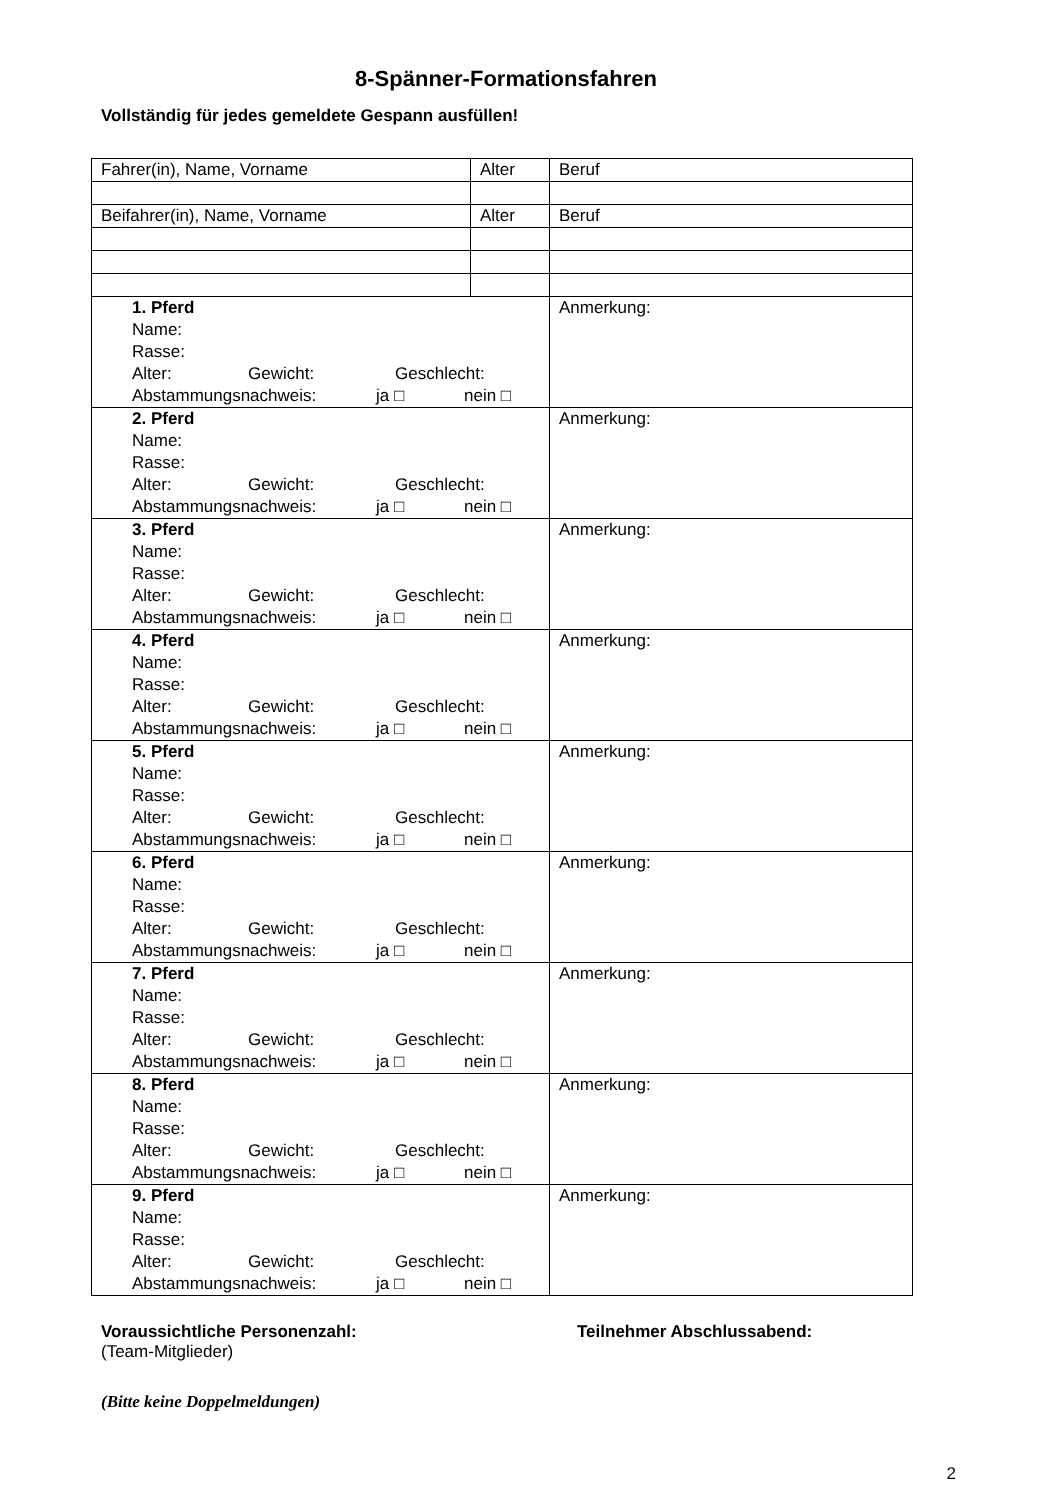8-Spänner-Formationsfahren
Vollständig für jedes gemeldete Gespann ausfüllen!
| Fahrer(in), Name, Vorname | Alter | Beruf |
| Beifahrer(in), Name, Vorname | Alter | Beruf |
| 1. Pferd Name: Rasse: Alter: Gewicht: Geschlecht: Abstammungsnachweis: ja □ nein □ | | Anmerkung: |
| 2. Pferd Name: Rasse: Alter: Gewicht: Geschlecht: Abstammungsnachweis: ja □ nein □ | | Anmerkung: |
| 3. Pferd Name: Rasse: Alter: Gewicht: Geschlecht: Abstammungsnachweis: ja □ nein □ | | Anmerkung: |
| 4. Pferd Name: Rasse: Alter: Gewicht: Geschlecht: Abstammungsnachweis: ja □ nein □ | | Anmerkung: |
| 5. Pferd Name: Rasse: Alter: Gewicht: Geschlecht: Abstammungsnachweis: ja □ nein □ | | Anmerkung: |
| 6. Pferd Name: Rasse: Alter: Gewicht: Geschlecht: Abstammungsnachweis: ja □ nein □ | | Anmerkung: |
| 7. Pferd Name: Rasse: Alter: Gewicht: Geschlecht: Abstammungsnachweis: ja □ nein □ | | Anmerkung: |
| 8. Pferd Name: Rasse: Alter: Gewicht: Geschlecht: Abstammungsnachweis: ja □ nein □ | | Anmerkung: |
| 9. Pferd Name: Rasse: Alter: Gewicht: Geschlecht: Abstammungsnachweis: ja □ nein □ | | Anmerkung: |
Voraussichtliche Personenzahl:
(Team-Mitglieder)
Teilnehmer Abschlussabend:
(Bitte keine Doppelmeldungen)
2